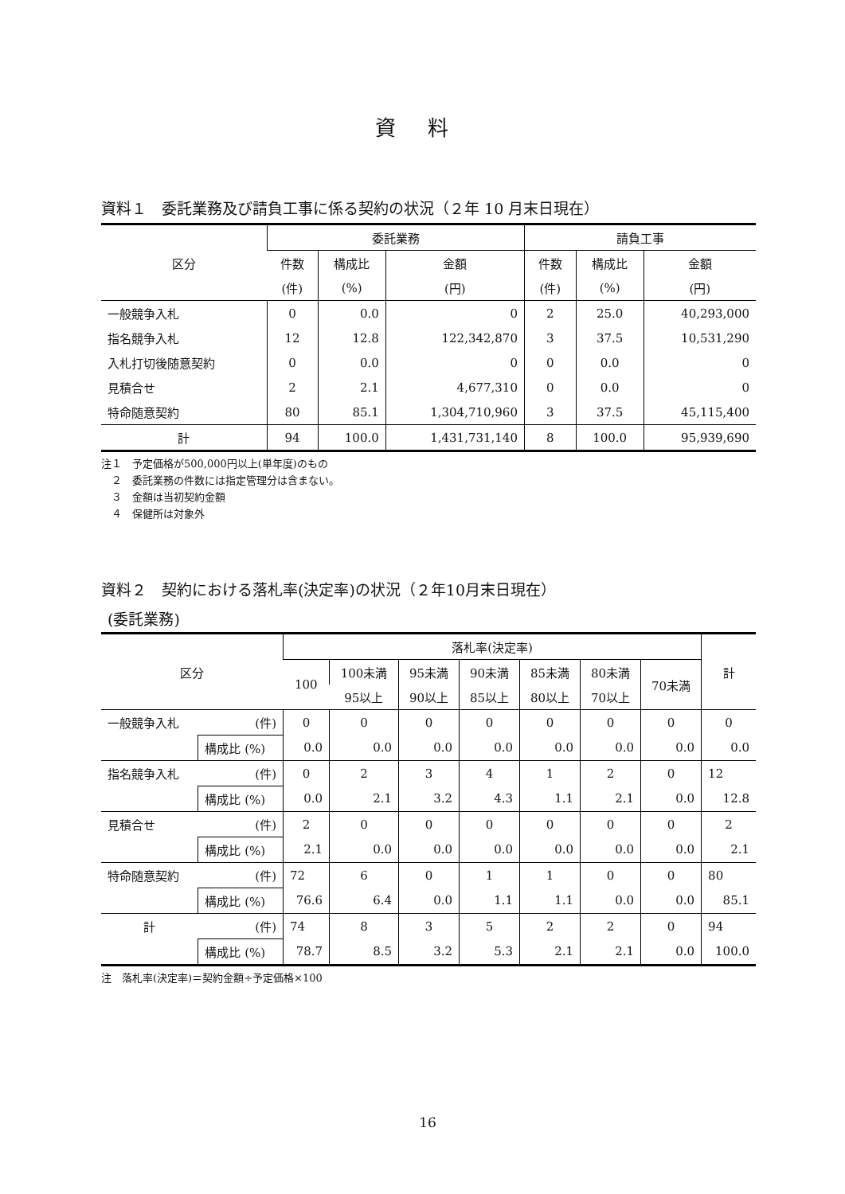資料
資料１　委託業務及び請負工事に係る契約の状況（２年 10 月末日現在）
| 区分 | 委託業務 | | | 請負工事 | | |
| --- | --- | --- | --- | --- | --- | --- |
| | 件数 | 構成比 | 金額 | 件数 | 構成比 | 金額 |
| | (件) | (%) | (円) | (件) | (%) | (円) |
| 一般競争入札 | 0 | 0.0 | 0 | 2 | 25.0 | 40,293,000 |
| 指名競争入札 | 12 | 12.8 | 122,342,870 | 3 | 37.5 | 10,531,290 |
| 入札打切後随意契約 | 0 | 0.0 | 0 | 0 | 0.0 | 0 |
| 見積合せ | 2 | 2.1 | 4,677,310 | 0 | 0.0 | 0 |
| 特命随意契約 | 80 | 85.1 | 1,304,710,960 | 3 | 37.5 | 45,115,400 |
| 計 | 94 | 100.0 | 1,431,731,140 | 8 | 100.0 | 95,939,690 |
注１　予定価格が500,000円以上(単年度)のもの
　２　委託業務の件数には指定管理分は含まない。
　３　金額は当初契約金額
　４　保健所は対象外
資料２　契約における落札率(決定率)の状況（２年10月末日現在）
(委託業務)
| 区分 | | 落札率(決定率) | | | | | | | 計 |
| --- | --- | --- | --- | --- | --- | --- | --- | --- | --- |
| | | 100 | 100未満 | 95未満 | 90未満 | 85未満 | 80未満 | 70未満 | |
| | | | 95以上 | 90以上 | 85以上 | 80以上 | 70以上 | | |
| 一般競争入札 | (件) | 0 | 0 | 0 | 0 | 0 | 0 | 0 | 0 |
| | 構成比 (%) | 0.0 | 0.0 | 0.0 | 0.0 | 0.0 | 0.0 | 0.0 | 0.0 |
| 指名競争入札 | (件) | 0 | 2 | 3 | 4 | 1 | 2 | 0 | 12 |
| | 構成比 (%) | 0.0 | 2.1 | 3.2 | 4.3 | 1.1 | 2.1 | 0.0 | 12.8 |
| 見積合せ | (件) | 2 | 0 | 0 | 0 | 0 | 0 | 0 | 2 |
| | 構成比 (%) | 2.1 | 0.0 | 0.0 | 0.0 | 0.0 | 0.0 | 0.0 | 2.1 |
| 特命随意契約 | (件) | 72 | 6 | 0 | 1 | 1 | 0 | 0 | 80 |
| | 構成比 (%) | 76.6 | 6.4 | 0.0 | 1.1 | 1.1 | 0.0 | 0.0 | 85.1 |
| 計 | (件) | 74 | 8 | 3 | 5 | 2 | 2 | 0 | 94 |
| | 構成比 (%) | 78.7 | 8.5 | 3.2 | 5.3 | 2.1 | 2.1 | 0.0 | 100.0 |
注　落札率(決定率)＝契約金額÷予定価格×100
16